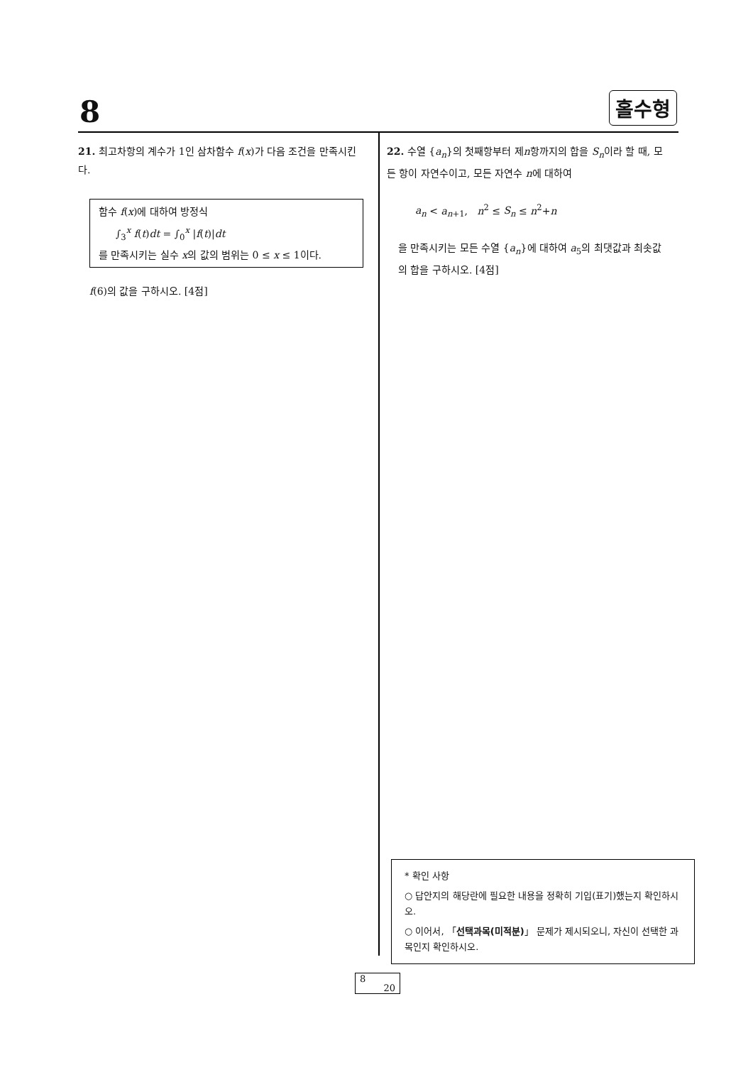8 홀수형
21. 최고차항의 계수가 1인 삼차함수 f(x)가 다음 조건을 만족시킨다.
함수 f(x)에 대하여 방정식
∫<sub>3</sub><sup>x</sup> f(t)dt = ∫<sub>0</sub><sup>x</sup> |f(t)|dt
를 만족시키는 실수 x의 값의 범위는 0 ≤ x ≤ 1이다.
f(6)의 값을 구하시오. [4점]
22. 수열 {a<sub>n</sub>}의 첫째항부터 제n항까지의 합을 S<sub>n</sub>이라 할 때, 모든 항이 자연수이고, 모든 자연수 n에 대하여
a<sub>n</sub> < a<sub>n+1</sub>, n<sup>2</sup> ≤ S<sub>n</sub> ≤ n<sup>2</sup>+n
을 만족시키는 모든 수열 {a<sub>n</sub>}에 대하여 a<sub>5</sub>의 최댓값과 최솟값의 합을 구하시오. [4점]
* 확인 사항
○ 답안지의 해당란에 필요한 내용을 정확히 기입(표기)했는지 확인하시오.
○ 이어서, 「선택과목(미적분)」 문제가 제시되오니, 자신이 선택한 과목인지 확인하시오.
8
20